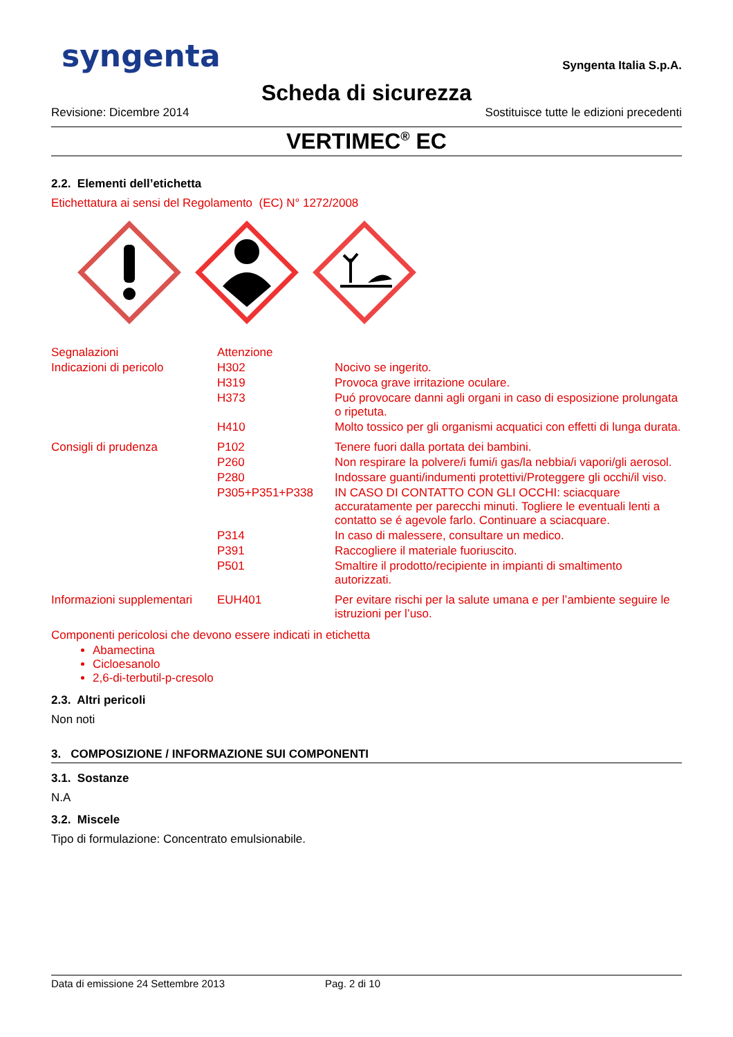syngenta
Syngenta Italia S.p.A.
Scheda di sicurezza
Revisione: Dicembre 2014 Sostituisce tutte le edizioni precedenti
VERTIMEC<sup>®</sup> EC
2.2. Elementi dell’etichetta
Etichettatura ai sensi del Regolamento (EC) N° 1272/2008
| Segnalazioni | Attenzione | |
| Indicazioni di pericolo | H302 | Nocivo se ingerito. |
| | H319 | Provoca grave irritazione oculare. |
| | H373 | Puó provocare danni agli organi in caso di esposizione prolungata o ripetuta. |
| | H410 | Molto tossico per gli organismi acquatici con effetti di lunga durata. |
| Consigli di prudenza | P102 | Tenere fuori dalla portata dei bambini. |
| | P260 | Non respirare la polvere/i fumi/i gas/la nebbia/i vapori/gli aerosol. |
| | P280 | Indossare guanti/indumenti protettivi/Proteggere gli occhi/il viso. |
| | P305+P351+P338 | IN CASO DI CONTATTO CON GLI OCCHI: sciacquare accuratamente per parecchi minuti. Togliere le eventuali lenti a contatto se é agevole farlo. Continuare a sciacquare. |
| | P314 | In caso di malessere, consultare un medico. |
| | P391 | Raccogliere il materiale fuoriuscito. |
| | P501 | Smaltire il prodotto/recipiente in impianti di smaltimento autorizzati. |
| Informazioni supplementari | EUH401 | Per evitare rischi per la salute umana e per l’ambiente seguire le istruzioni per l’uso. |
Componenti pericolosi che devono essere indicati in etichetta
Abamectina
Cicloesanolo
2,6-di-terbutil-p-cresolo
2.3. Altri pericoli
Non noti
3. COMPOSIZIONE / INFORMAZIONE SUI COMPONENTI
3.1. Sostanze
N.A
3.2. Miscele
Tipo di formulazione: Concentrato emulsionabile.
Data di emissione 24 Settembre 2013 Pag. 2 di 10